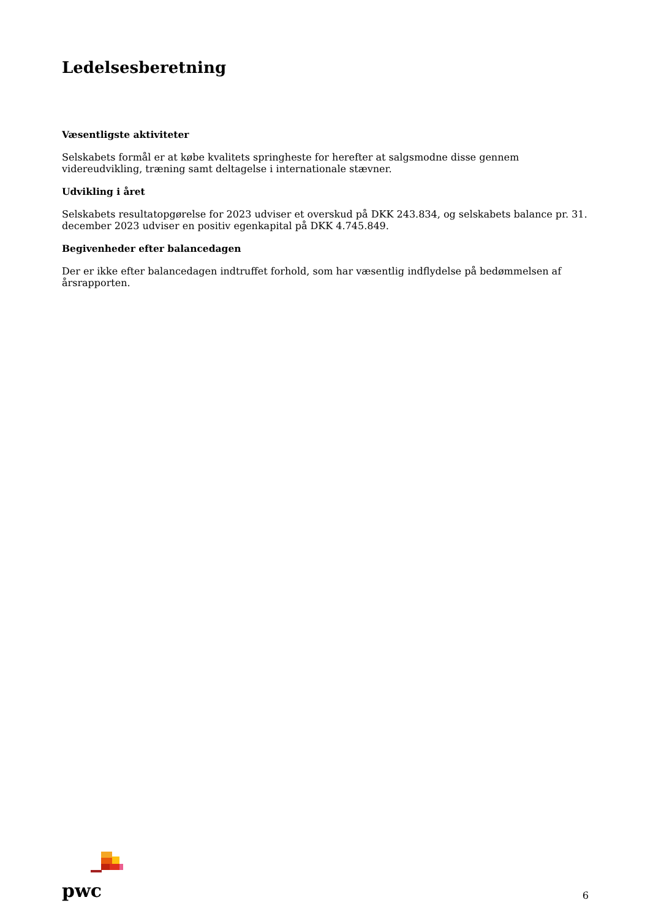Ledelsesberetning
Væsentligste aktiviteter
Selskabets formål er at købe kvalitets springheste for herefter at salgsmodne disse gennem videreudvikling, træning samt deltagelse i internationale stævner.
Udvikling i året
Selskabets resultatopgørelse for 2023 udviser et overskud på DKK 243.834, og selskabets balance pr. 31. december 2023 udviser en positiv egenkapital på DKK 4.745.849.
Begivenheder efter balancedagen
Der er ikke efter balancedagen indtruffet forhold, som har væsentlig indflydelse på bedømmelsen af årsrapporten.
pwc
6